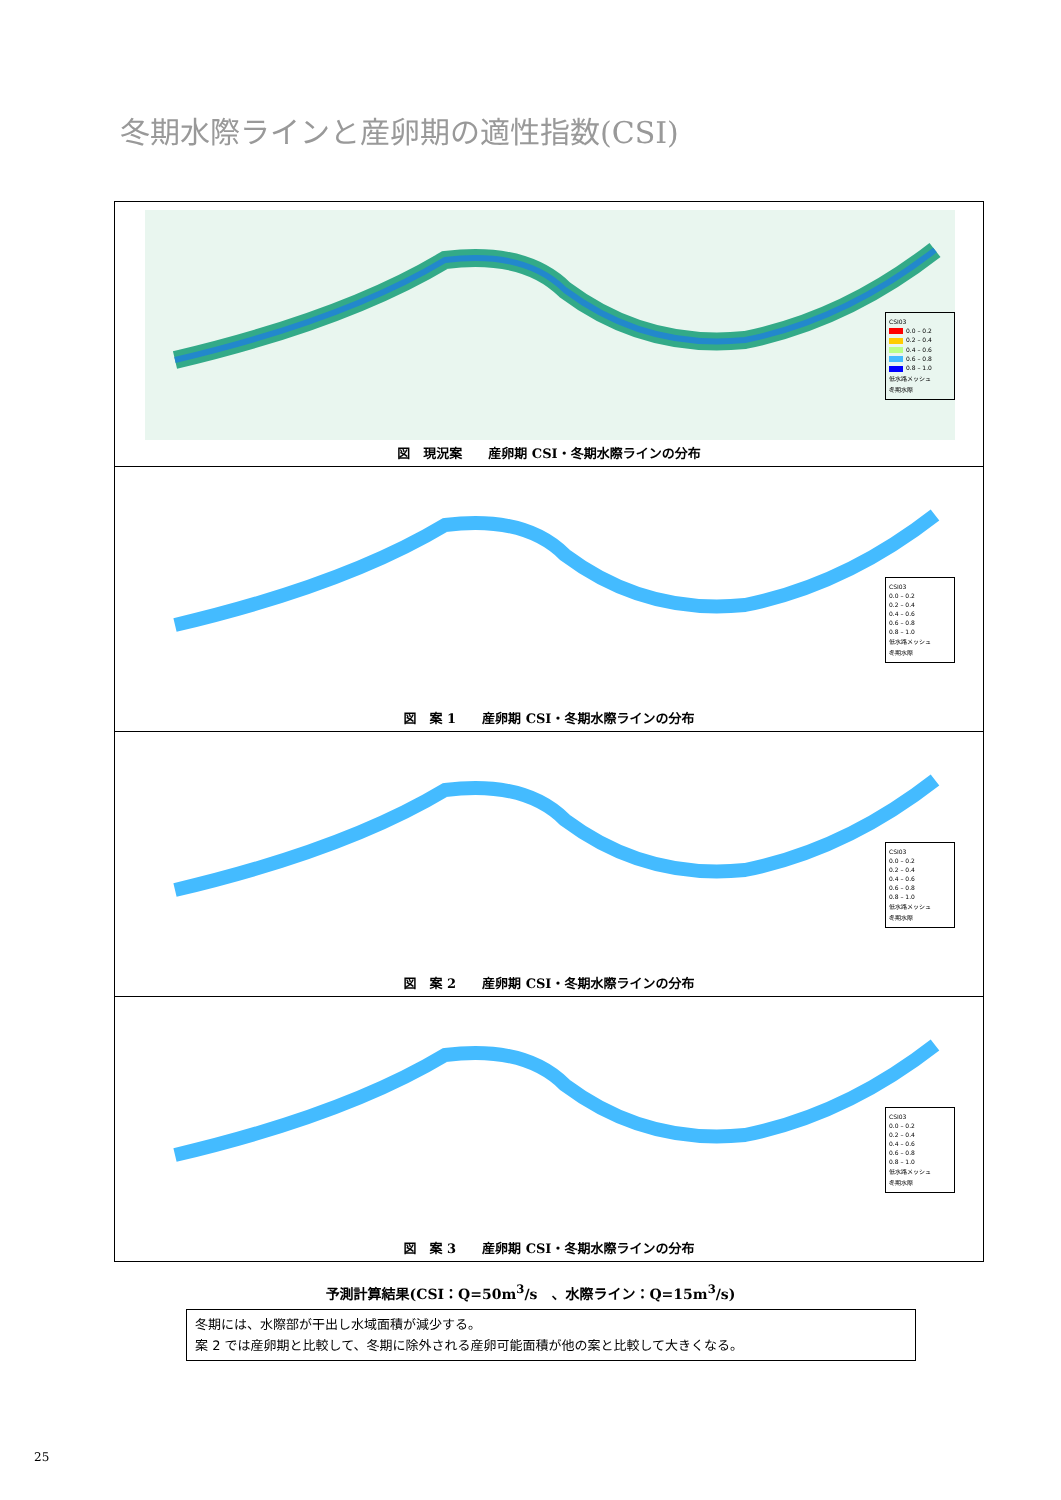冬期水際ラインと産卵期の適性指数(CSI)
CSI03
0.0 – 0.2
0.2 – 0.4
0.4 – 0.6
0.6 – 0.8
0.8 – 1.0
低水路メッシュ
冬期水際
図　現況案　　産卵期 CSI・冬期水際ラインの分布
CSI03
0.0 – 0.2
0.2 – 0.4
0.4 – 0.6
0.6 – 0.8
0.8 – 1.0
低水路メッシュ
冬期水際
図　案 1　　産卵期 CSI・冬期水際ラインの分布
CSI03
0.0 – 0.2
0.2 – 0.4
0.4 – 0.6
0.6 – 0.8
0.8 – 1.0
低水路メッシュ
冬期水際
図　案 2　　産卵期 CSI・冬期水際ラインの分布
CSI03
0.0 – 0.2
0.2 – 0.4
0.4 – 0.6
0.6 – 0.8
0.8 – 1.0
低水路メッシュ
冬期水際
図　案 3　　産卵期 CSI・冬期水際ラインの分布
予測計算結果(CSI：Q=50m<sup>3</sup>/s　、水際ライン：Q=15m<sup>3</sup>/s)
冬期には、水際部が干出し水域面積が減少する。
案 2 では産卵期と比較して、冬期に除外される産卵可能面積が他の案と比較して大きくなる。
25